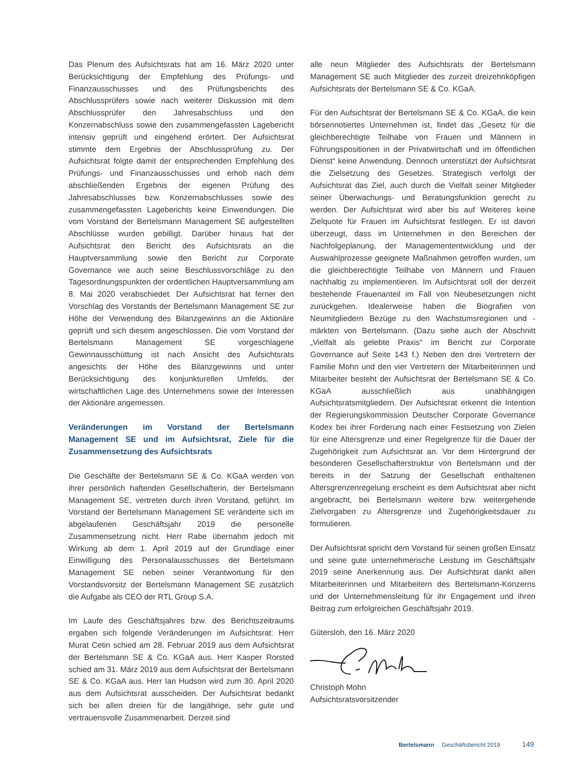Das Plenum des Aufsichtsrats hat am 16. März 2020 unter Berücksichtigung der Empfehlung des Prüfungs- und Finanzausschusses und des Prüfungsberichts des Abschlussprüfers sowie nach weiterer Diskussion mit dem Abschlussprüfer den Jahresabschluss und den Konzernabschluss sowie den zusammengefassten Lagebericht intensiv geprüft und eingehend erörtert. Der Aufsichtsrat stimmte dem Ergebnis der Abschlussprüfung zu. Der Aufsichtsrat folgte damit der entsprechenden Empfehlung des Prüfungs- und Finanzausschusses und erhob nach dem abschließenden Ergebnis der eigenen Prüfung des Jahresabschlusses bzw. Konzernabschlusses sowie des zusammengefassten Lageberichts keine Einwendungen. Die vom Vorstand der Bertelsmann Management SE aufgestellten Abschlüsse wurden gebilligt. Darüber hinaus hat der Aufsichtsrat den Bericht des Aufsichtsrats an die Hauptversammlung sowie den Bericht zur Corporate Governance wie auch seine Beschlussvorschläge zu den Tagesordnungspunkten der ordentlichen Hauptversammlung am 8. Mai 2020 verabschiedet. Der Aufsichtsrat hat ferner den Vorschlag des Vorstands der Bertelsmann Management SE zur Höhe der Verwendung des Bilanzgewinns an die Aktionäre geprüft und sich diesem angeschlossen. Die vom Vorstand der Bertelsmann Management SE vorgeschlagene Gewinnausschüttung ist nach Ansicht des Aufsichtsrats angesichts der Höhe des Bilanzgewinns und unter Berücksichtigung des konjunkturellen Umfelds, der wirtschaftlichen Lage des Unternehmens sowie der Interessen der Aktionäre angemessen.
Veränderungen im Vorstand der Bertelsmann Management SE und im Aufsichtsrat, Ziele für die Zusammensetzung des Aufsichtsrats
Die Geschäfte der Bertelsmann SE & Co. KGaA werden von ihrer persönlich haftenden Gesellschafterin, der Bertelsmann Management SE, vertreten durch ihren Vorstand, geführt. Im Vorstand der Bertelsmann Management SE veränderte sich im abgelaufenen Geschäftsjahr 2019 die personelle Zusammensetzung nicht. Herr Rabe übernahm jedoch mit Wirkung ab dem 1. April 2019 auf der Grundlage einer Einwilligung des Personalausschusses der Bertelsmann Management SE neben seiner Verantwortung für den Vorstandsvorsitz der Bertelsmann Management SE zusätzlich die Aufgabe als CEO der RTL Group S.A.
Im Laufe des Geschäftsjahres bzw. des Berichtszeitraums ergaben sich folgende Veränderungen im Aufsichtsrat: Herr Murat Cetin schied am 28. Februar 2019 aus dem Aufsichtsrat der Bertelsmann SE & Co. KGaA aus. Herr Kasper Rorsted schied am 31. März 2019 aus dem Aufsichtsrat der Bertelsmann SE & Co. KGaA aus. Herr Ian Hudson wird zum 30. April 2020 aus dem Aufsichtsrat ausscheiden. Der Aufsichtsrat bedankt sich bei allen dreien für die langjährige, sehr gute und vertrauensvolle Zusammenarbeit. Derzeit sind
alle neun Mitglieder des Aufsichtsrats der Bertelsmann Management SE auch Mitglieder des zurzeit dreizehnköpfigen Aufsichtsrats der Bertelsmann SE & Co. KGaA.
Für den Aufsichtsrat der Bertelsmann SE & Co. KGaA, die kein börsennotiertes Unternehmen ist, findet das „Gesetz für die gleichberechtigte Teilhabe von Frauen und Männern in Führungspositionen in der Privatwirtschaft und im öffentlichen Dienst“ keine Anwendung. Dennoch unterstützt der Aufsichtsrat die Zielsetzung des Gesetzes. Strategisch verfolgt der Aufsichtsrat das Ziel, auch durch die Vielfalt seiner Mitglieder seiner Überwachungs- und Beratungsfunktion gerecht zu werden. Der Aufsichtsrat wird aber bis auf Weiteres keine Zielquote für Frauen im Aufsichtsrat festlegen. Er ist davon überzeugt, dass im Unternehmen in den Bereichen der Nachfolgeplanung, der Managemententwicklung und der Auswahlprozesse geeignete Maßnahmen getroffen wurden, um die gleichberechtigte Teilhabe von Männern und Frauen nachhaltig zu implementieren. Im Aufsichtsrat soll der derzeit bestehende Frauenanteil im Fall von Neubesetzungen nicht zurückgehen. Idealerweise haben die Biografien von Neumitgliedern Bezüge zu den Wachstumsregionen und -märkten von Bertelsmann. (Dazu siehe auch der Abschnitt „Vielfalt als gelebte Praxis“ im Bericht zur Corporate Governance auf Seite 143 f.) Neben den drei Vertretern der Familie Mohn und den vier Vertretern der Mitarbeiterinnen und Mitarbeiter besteht der Aufsichtsrat der Bertelsmann SE & Co. KGaA ausschließlich aus unabhängigen Aufsichtsratsmitgliedern. Der Aufsichtsrat erkennt die Intention der Regierungskommission Deutscher Corporate Governance Kodex bei ihrer Forderung nach einer Festsetzung von Zielen für eine Altersgrenze und einer Regelgrenze für die Dauer der Zugehörigkeit zum Aufsichtsrat an. Vor dem Hintergrund der besonderen Gesellschafterstruktur von Bertelsmann und der bereits in der Satzung der Gesellschaft enthaltenen Altersgrenzenregelung erscheint es dem Aufsichtsrat aber nicht angebracht, bei Bertelsmann weitere bzw. weitergehende Zielvorgaben zu Altersgrenze und Zugehörigkeitsdauer zu formulieren.
Der Aufsichtsrat spricht dem Vorstand für seinen großen Einsatz und seine gute unternehmerische Leistung im Geschäftsjahr 2019 seine Anerkennung aus. Der Aufsichtsrat dankt allen Mitarbeiterinnen und Mitarbeitern des Bertelsmann-Konzerns und der Unternehmensleitung für ihr Engagement und ihren Beitrag zum erfolgreichen Geschäftsjahr 2019.
Gütersloh, den 16. März 2020
Christoph Mohn
Aufsichtsratsvorsitzender
Bertelsmann Geschäftsbericht 2019 149